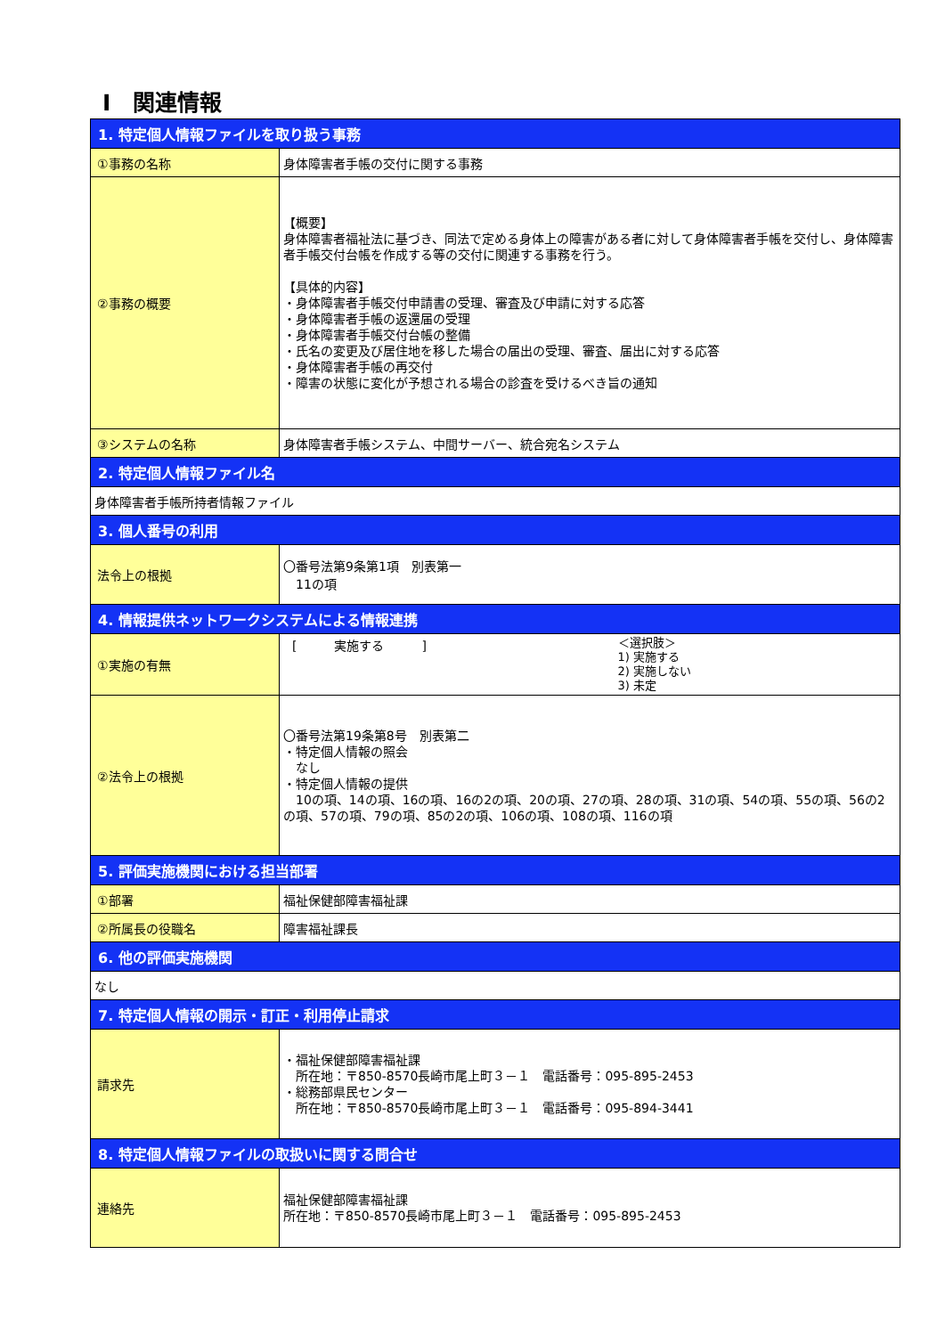Ⅰ　関連情報
| 1. 特定個人情報ファイルを取り扱う事務 | |
| --- | --- |
| ①事務の名称 | 身体障害者手帳の交付に関する事務 |
| ②事務の概要 | 【概要】 身体障害者福祉法に基づき、同法で定める身体上の障害がある者に対して身体障害者手帳を交付し、身体障害者手帳交付台帳を作成する等の交付に関連する事務を行う。 【具体的内容】 ・身体障害者手帳交付申請書の受理、審査及び申請に対する応答 ・身体障害者手帳の返還届の受理 ・身体障害者手帳交付台帳の整備 ・氏名の変更及び居住地を移した場合の届出の受理、審査、届出に対する応答 ・身体障害者手帳の再交付 ・障害の状態に変化が予想される場合の診査を受けるべき旨の通知 |
| ③システムの名称 | 身体障害者手帳システム、中間サーバー、統合宛名システム |
| 2. 特定個人情報ファイル名 | |
| 身体障害者手帳所持者情報ファイル | |
| 3. 個人番号の利用 | |
| 法令上の根拠 | 〇番号法第9条第1項 別表第一 11の項 |
| 4. 情報提供ネットワークシステムによる情報連携 | |
| ①実施の有無 | [ 実施する ] ＜選択肢＞ 1) 実施する 2) 実施しない 3) 未定 |
| ②法令上の根拠 | 〇番号法第19条第8号 別表第二 ・特定個人情報の照会 なし ・特定個人情報の提供 10の項、14の項、16の項、16の2の項、20の項、27の項、28の項、31の項、54の項、55の項、56の2の項、57の項、79の項、85の2の項、106の項、108の項、116の項 |
| 5. 評価実施機関における担当部署 | |
| ①部署 | 福祉保健部障害福祉課 |
| ②所属長の役職名 | 障害福祉課長 |
| 6. 他の評価実施機関 | |
| なし | |
| 7. 特定個人情報の開示・訂正・利用停止請求 | |
| 請求先 | ・福祉保健部障害福祉課 所在地：〒850-8570長崎市尾上町３－１ 電話番号：095-895-2453 ・総務部県民センター 所在地：〒850-8570長崎市尾上町３－１ 電話番号：095-894-3441 |
| 8. 特定個人情報ファイルの取扱いに関する問合せ | |
| 連絡先 | 福祉保健部障害福祉課 所在地：〒850-8570長崎市尾上町３－１ 電話番号：095-895-2453 |